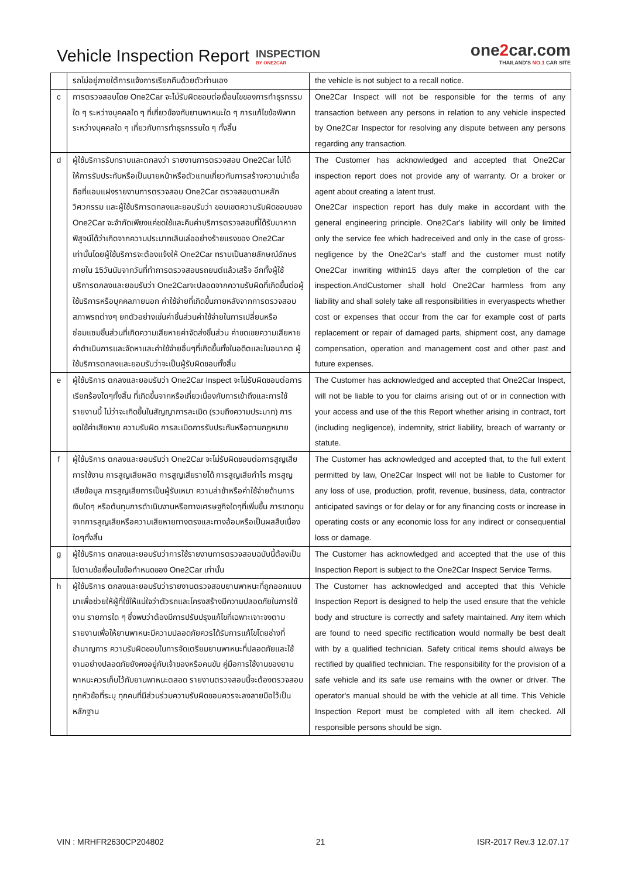Vehicle Inspection Report
INSPECTION
BY ONE2CAR
one2car.com
THAILAND'S NO.1 CAR SITE
| | รถไม่อยู่ภายใต้การแจ้งการเรียกคืนด้วยตัวท่านเอง | the vehicle is not subject to a recall notice. |
| c | การตรวจสอบโดย One2Car จะไม่รับผิดชอบต่อเงื่อนไขของการทำธุรกรรมใด ๆ ระหว่างบุคคลใด ๆ ที่เกี่ยวข้องกับยานพาหนะใด ๆ การแก้ไขข้อพิพาทระหว่างบุคคลใด ๆ เกี่ยวกับการทำธุรกรรมใด ๆ ทั้งสิ้น | One2Car Inspect will not be responsible for the terms of any transaction between any persons in relation to any vehicle inspected by One2Car Inspector for resolving any dispute between any persons regarding any transaction. |
| d | ผู้ใช้บริการรับทราบและตกลงว่า รายงานการตรวจสอบ One2Car ไม่ได้ให้การรับประกันหรือเป็นนายหน้าหรือตัวแทนเกี่ยวกับการสร้างความน่าเชื่อถือที่แอบแฝงรายงานการตรวจสอบ One2Car ตรวจสอบตามหลักวิศวกรรม และผู้ใช้บริการตกลงและยอมรับว่า ขอบเขตความรับผิดชอบของ One2Car จะจำกัดเพียงแค่ชดใช้และคืนค่าบริการตรวจสอบที่ได้รับมาหากพิสูจน์ได้ว่าเกิดจากความประมาทเลินเล่ออย่างร้ายแรงของ One2Car เท่านั้นโดยผู้ใช้บริการจะต้องแจ้งให้ One2Car ทราบเป็นลายลักษณ์อักษร ภายใน 15วันนับจากวันที่ทำการตรวจสอบรถยนต์แล้วเสร็จ อีกทั้งผู้ใช้บริการตกลงและยอมรับว่า One2Carจะปลอดจากความรับผิดที่เกิดขึ้นต่อผู้ใช้บริการหรือบุคคลภายนอก ค่าใช้จ่ายที่เกิดขึ้นภายหลังจากการตรวจสอบสภาพรถต่างๆ ยกตัวอย่างเช่นค่าชิ้นส่วนค่าใช้จ่ายในการเปลี่ยนหรือซ่อมแซมชิ้นส่วนที่เกิดความเสียหายค่าจัดส่งชิ้นส่วน ค่าชดเชยความเสียหายค่าดำเนินการและจัดหาและค่าใช้จ่ายอื่นๆที่เกิดขึ้นทั้งในอดีตและในอนาคต ผู้ใช้บริการตกลงและยอมรับว่าจะเป็นผู้รับผิดชอบทั้งสิ้น | The Customer has acknowledged and accepted that One2Car inspection report does not provide any of warranty. Or a broker or agent about creating a latent trust. One2Car inspection report has duly make in accordant with the general engineering principle. One2Car's liability will only be limited only the service fee which hadreceived and only in the case of gross-negligence by the One2Car's staff and the customer must notify One2Car inwriting within15 days after the completion of the car inspection.AndCustomer shall hold One2Car harmless from any liability and shall solely take all responsibilities in everyaspects whether cost or expenses that occur from the car for example cost of parts replacement or repair of damaged parts, shipment cost, any damage compensation, operation and management cost and other past and future expenses. |
| e | ผู้ใช้บริการ ตกลงและยอมรับว่า One2Car Inspect จะไม่รับผิดชอบต่อการเรียกร้องใดๆทั้งสิ้น ที่เกิดขึ้นจากหรือเกี่ยวเนื่องกับการเข้าถึงและการใช้รายงานนี้ ไม่ว่าจะเกิดขึ้นในสัญญาการละเมิด (รวมถึงความประมาท) การชดใช้ค่าเสียหาย ความรับผิด การละเมิดการรับประกันหรือตามกฎหมาย | The Customer has acknowledged and accepted that One2Car Inspect, will not be liable to you for claims arising out of or in connection with your access and use of the this Report whether arising in contract, tort (including negligence), indemnity, strict liability, breach of warranty or statute. |
| f | ผู้ใช้บริการ ตกลงและยอมรับว่า One2Car จะไม่รับผิดชอบต่อการสูญเสียการใช้งาน การสูญเสียผลิต การสูญเสียรายได้ การสูญเสียกำไร การสูญเสียข้อมูล การสูญเสียการเป็นผู้รับเหมา ความล่าช้าหรือค่าใช้จ่ายด้านการเงินใดๆ หรือต้นทุนการดำเนินงานหรือทางเศรษฐกิจใดๆที่เพิ่มขึ้น การขาดทุนจากการสูญเสียหรือความเสียหายทางตรงและทางอ้อมหรือเป็นผลสืบเนื่องใดๆทั้งสิ้น | The Customer has acknowledged and accepted that, to the full extent permitted by law, One2Car Inspect will not be liable to Customer for any loss of use, production, profit, revenue, business, data, contractor anticipated savings or for delay or for any financing costs or increase in operating costs or any economic loss for any indirect or consequential loss or damage. |
| g | ผู้ใช้บริการ ตกลงและยอมรับว่าการใช้รายงานการตรวจสอบฉบับนี้ต้องเป็นไปตามข้อเงื่อนไขข้อกำหนดของ One2Car เท่านั้น | The Customer has acknowledged and accepted that the use of this Inspection Report is subject to the One2Car Inspect Service Terms. |
| h | ผู้ใช้บริการ ตกลงและยอมรับว่ารายงานตรวจสอบยานพาหนะที่ถูกออกแบบมาเพื่อช่วยให้ผู้ที่ใช้ให้แน่ใจว่าตัวรถและโครงสร้างมีความปลอดภัยในการใช้งาน รายการใด ๆ ซึ่งพบว่าต้องมีการปรับปรุงแก้ไขที่เฉพาะเจาะจงตามรายงานเพื่อให้ยานพาหนะมีความปลอดภัยควรได้รับการแก้ไขโดยช่างที่ชำนาญการ ความรับผิดชอบในการจัดเตรียมยานพาหนะที่ปลอดภัยและใช้งานอย่างปลอดภัยยังคงอยู่กับเจ้าของหรือคนขับ คู่มือการใช้งานของยานพาหนะควรเก็บไว้กับยานพาหนะตลอด รายงานตรวจสอบนี้จะต้องตรวจสอบทุกหัวข้อที่ระบุ ทุกคนที่มีส่วนร่วมความรับผิดชอบควรจะลงลายมือไว้เป็นหลักฐาน | The Customer has acknowledged and accepted that this Vehicle Inspection Report is designed to help the used ensure that the vehicle body and structure is correctly and safety maintained. Any item which are found to need specific rectification would normally be best dealt with by a qualified technician. Safety critical items should always be rectified by qualified technician. The responsibility for the provision of a safe vehicle and its safe use remains with the owner or driver. The operator's manual should be with the vehicle at all time. This Vehicle Inspection Report must be completed with all item checked. All responsible persons should be sign. |
VIN : MRHFR2630CP204802 21 ISR-2017 Rev.3 12.07.17